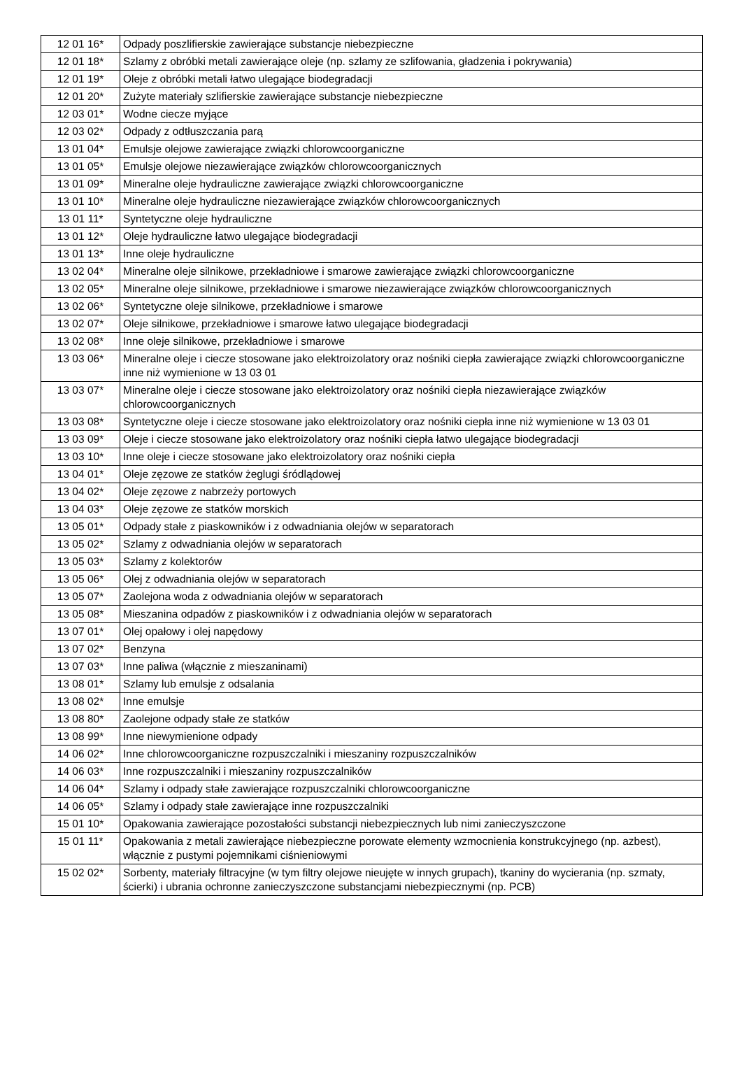| 12 01 16* | Odpady poszlifierskie zawierające substancje niebezpieczne |
| 12 01 18* | Szlamy z obróbki metali zawierające oleje (np. szlamy ze szlifowania, gładzenia i pokrywania) |
| 12 01 19* | Oleje z obróbki metali łatwo ulegające biodegradacji |
| 12 01 20* | Zużyte materiały szlifierskie zawierające substancje niebezpieczne |
| 12 03 01* | Wodne ciecze myjące |
| 12 03 02* | Odpady z odtłuszczania parą |
| 13 01 04* | Emulsje olejowe zawierające związki chlorowcoorganiczne |
| 13 01 05* | Emulsje olejowe niezawierające związków chlorowcoorganicznych |
| 13 01 09* | Mineralne oleje hydrauliczne zawierające związki chlorowcoorganiczne |
| 13 01 10* | Mineralne oleje hydrauliczne niezawierające związków chlorowcoorganicznych |
| 13 01 11* | Syntetyczne oleje hydrauliczne |
| 13 01 12* | Oleje hydrauliczne łatwo ulegające biodegradacji |
| 13 01 13* | Inne oleje hydrauliczne |
| 13 02 04* | Mineralne oleje silnikowe, przekładniowe i smarowe zawierające związki chlorowcoorganiczne |
| 13 02 05* | Mineralne oleje silnikowe, przekładniowe i smarowe niezawierające związków chlorowcoorganicznych |
| 13 02 06* | Syntetyczne oleje silnikowe, przekładniowe i smarowe |
| 13 02 07* | Oleje silnikowe, przekładniowe i smarowe łatwo ulegające biodegradacji |
| 13 02 08* | Inne oleje silnikowe, przekładniowe i smarowe |
| 13 03 06* | Mineralne oleje i ciecze stosowane jako elektroizolatory oraz nośniki ciepła zawierające związki chlorowcoorganiczne inne niż wymienione w 13 03 01 |
| 13 03 07* | Mineralne oleje i ciecze stosowane jako elektroizolatory oraz nośniki ciepła niezawierające związków chlorowcoorganicznych |
| 13 03 08* | Syntetyczne oleje i ciecze stosowane jako elektroizolatory oraz nośniki ciepła inne niż wymienione w 13 03 01 |
| 13 03 09* | Oleje i ciecze stosowane jako elektroizolatory oraz nośniki ciepła łatwo ulegające biodegradacji |
| 13 03 10* | Inne oleje i ciecze stosowane jako elektroizolatory oraz nośniki ciepła |
| 13 04 01* | Oleje zęzowe ze statków żeglugi śródlądowej |
| 13 04 02* | Oleje zęzowe z nabrzeży portowych |
| 13 04 03* | Oleje zęzowe ze statków morskich |
| 13 05 01* | Odpady stałe z piaskowników i z odwadniania olejów w separatorach |
| 13 05 02* | Szlamy z odwadniania olejów w separatorach |
| 13 05 03* | Szlamy z kolektorów |
| 13 05 06* | Olej z odwadniania olejów w separatorach |
| 13 05 07* | Zaolejona woda z odwadniania olejów w separatorach |
| 13 05 08* | Mieszanina odpadów z piaskowników i z odwadniania olejów w separatorach |
| 13 07 01* | Olej opałowy i olej napędowy |
| 13 07 02* | Benzyna |
| 13 07 03* | Inne paliwa (włącznie z mieszaninami) |
| 13 08 01* | Szlamy lub emulsje z odsalania |
| 13 08 02* | Inne emulsje |
| 13 08 80* | Zaolejone odpady stałe ze statków |
| 13 08 99* | Inne niewymienione odpady |
| 14 06 02* | Inne chlorowcoorganiczne rozpuszczalniki i mieszaniny rozpuszczalników |
| 14 06 03* | Inne rozpuszczalniki i mieszaniny rozpuszczalników |
| 14 06 04* | Szlamy i odpady stałe zawierające rozpuszczalniki chlorowcoorganiczne |
| 14 06 05* | Szlamy i odpady stałe zawierające inne rozpuszczalniki |
| 15 01 10* | Opakowania zawierające pozostałości substancji niebezpiecznych lub nimi zanieczyszczone |
| 15 01 11* | Opakowania z metali zawierające niebezpieczne porowate elementy wzmocnienia konstrukcyjnego (np. azbest), włącznie z pustymi pojemnikami ciśnieniowymi |
| 15 02 02* | Sorbenty, materiały filtracyjne (w tym filtry olejowe nieujęte w innych grupach), tkaniny do wycierania (np. szmaty, ścierki) i ubrania ochronne zanieczyszczone substancjami niebezpiecznymi (np. PCB) |